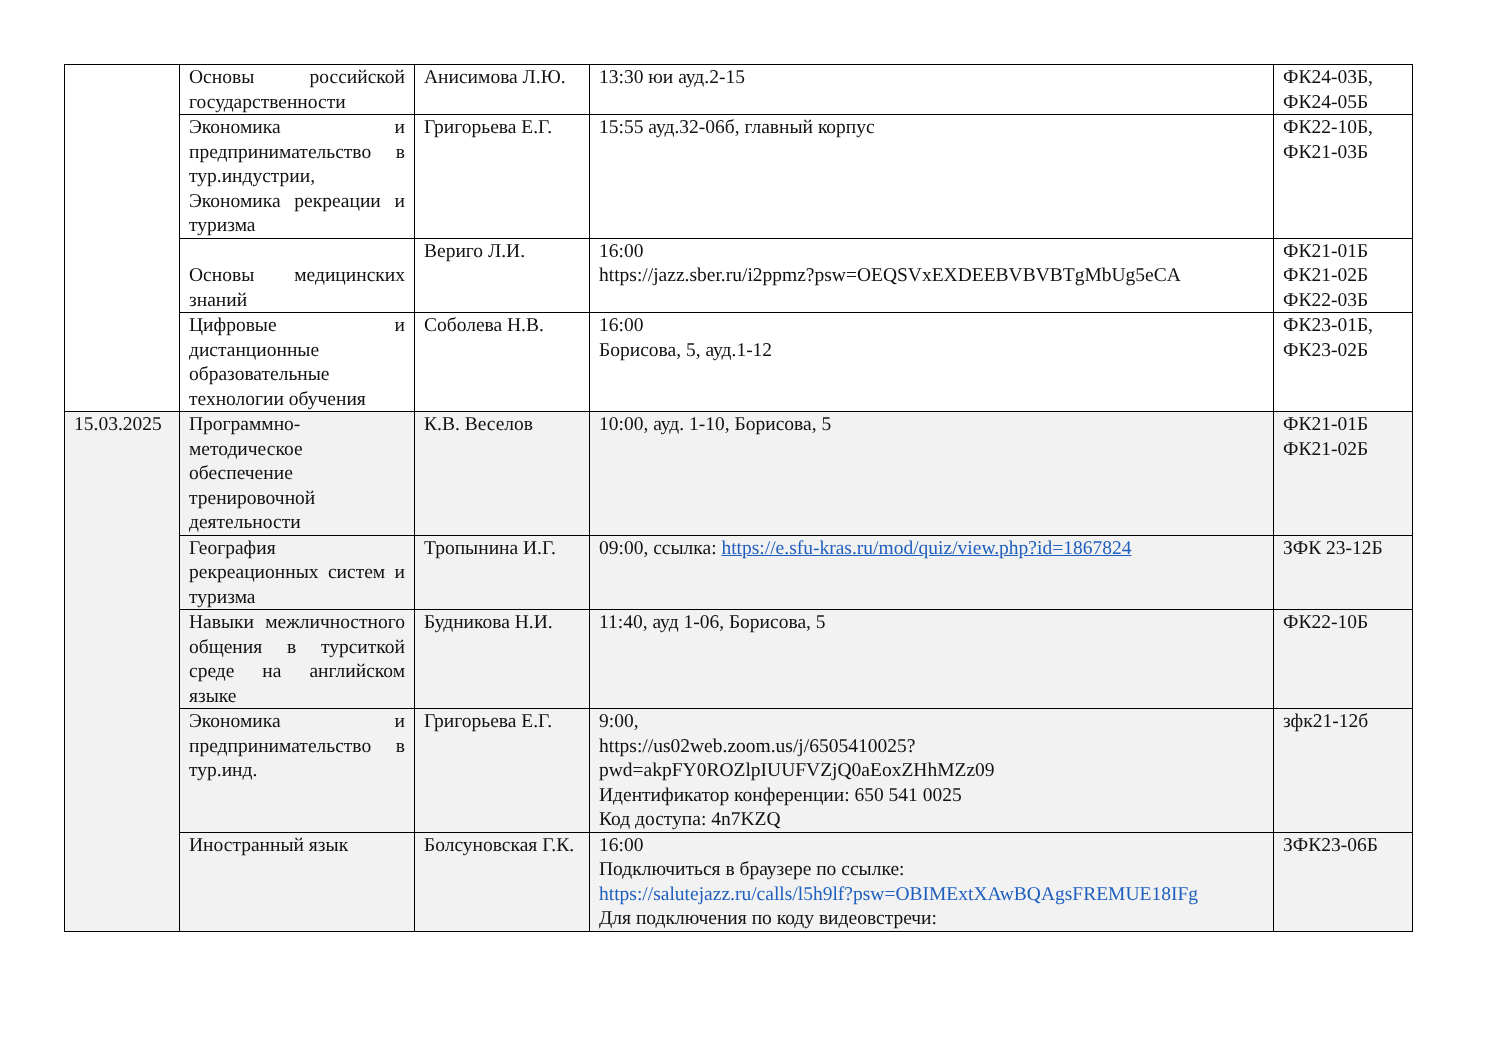| | Основы российской государственности | Анисимова Л.Ю. | 13:30 юи ауд.2-15 | ФК24-03Б, ФК24-05Б |
| | Экономика и предпринимательство в тур.индустрии, Экономика рекреации и туризма | Григорьева Е.Г. | 15:55 ауд.32-06б, главный корпус | ФК22-10Б, ФК21-03Б |
| | Основы медицинских знаний | Вериго Л.И. | 16:00 https://jazz.sber.ru/i2ppmz?psw=OEQSVxEXDEEBVBVBTgMbUg5eCA | ФК21-01Б ФК21-02Б ФК22-03Б |
| | Цифровые и дистанционные образовательные технологии обучения | Соболева Н.В. | 16:00 Борисова, 5, ауд.1-12 | ФК23-01Б, ФК23-02Б |
| 15.03.2025 | Программно-методическое обеспечение тренировочной деятельности | К.В. Веселов | 10:00, ауд. 1-10, Борисова, 5 | ФК21-01Б ФК21-02Б |
| | География рекреационных систем и туризма | Тропынина И.Г. | 09:00, ссылка: https://e.sfu-kras.ru/mod/quiz/view.php?id=1867824 | ЗФК 23-12Б |
| | Навыки межличностного общения в турситкой среде на английском языке | Будникова Н.И. | 11:40, ауд 1-06, Борисова, 5 | ФК22-10Б |
| | Экономика и предпринимательство в тур.инд. | Григорьева Е.Г. | 9:00, https://us02web.zoom.us/j/6505410025?pwd=akpFY0ROZlpIUUFVZjQ0aEoxZHhMZz09 Идентификатор конференции: 650 541 0025 Код доступа: 4n7KZQ | зфк21-12б |
| | Иностранный язык | Болсуновская Г.К. | 16:00 Подключиться в браузере по ссылке: https://salutejazz.ru/calls/l5h9lf?psw=OBIMExtXAwBQAgsFREMUE18IFg Для подключения по коду видеовстречи: | ЗФК23-06Б |